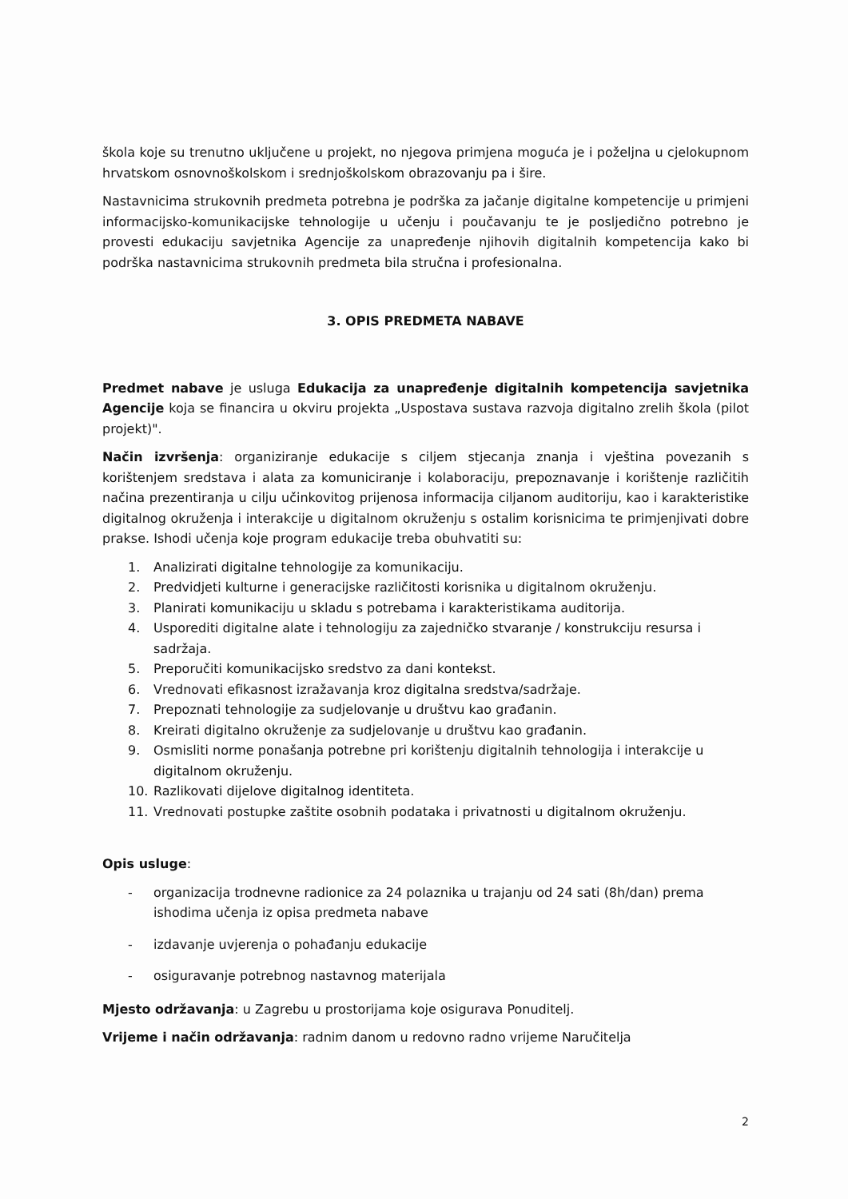škola koje su trenutno uključene u projekt, no njegova primjena moguća je i poželjna u cjelokupnom hrvatskom osnovnoškolskom i srednjoškolskom obrazovanju pa i šire.
Nastavnicima strukovnih predmeta potrebna je podrška za jačanje digitalne kompetencije u primjeni informacijsko-komunikacijske tehnologije u učenju i poučavanju te je posljedično potrebno je provesti edukaciju savjetnika Agencije za unapređenje njihovih digitalnih kompetencija kako bi podrška nastavnicima strukovnih predmeta bila stručna i profesionalna.
3. OPIS PREDMETA NABAVE
Predmet nabave je usluga Edukacija za unapređenje digitalnih kompetencija savjetnika Agencije koja se financira u okviru projekta „Uspostava sustava razvoja digitalno zrelih škola (pilot projekt)".
Način izvršenja: organiziranje edukacije s ciljem stjecanja znanja i vještina povezanih s korištenjem sredstava i alata za komuniciranje i kolaboraciju, prepoznavanje i korištenje različitih načina prezentiranja u cilju učinkovitog prijenosa informacija ciljanom auditoriju, kao i karakteristike digitalnog okruženja i interakcije u digitalnom okruženju s ostalim korisnicima te primjenjivati dobre prakse. Ishodi učenja koje program edukacije treba obuhvatiti su:
1. Analizirati digitalne tehnologije za komunikaciju.
2. Predvidjeti kulturne i generacijske različitosti korisnika u digitalnom okruženju.
3. Planirati komunikaciju u skladu s potrebama i karakteristikama auditorija.
4. Usporediti digitalne alate i tehnologiju za zajedničko stvaranje / konstrukciju resursa i sadržaja.
5. Preporučiti komunikacijsko sredstvo za dani kontekst.
6. Vrednovati efikasnost izražavanja kroz digitalna sredstva/sadržaje.
7. Prepoznati tehnologije za sudjelovanje u društvu kao građanin.
8. Kreirati digitalno okruženje za sudjelovanje u društvu kao građanin.
9. Osmisliti norme ponašanja potrebne pri korištenju digitalnih tehnologija i interakcije u digitalnom okruženju.
10. Razlikovati dijelove digitalnog identiteta.
11. Vrednovati postupke zaštite osobnih podataka i privatnosti u digitalnom okruženju.
Opis usluge:
- organizacija trodnevne radionice za 24 polaznika u trajanju od 24 sati (8h/dan) prema ishodima učenja iz opisa predmeta nabave
- izdavanje uvjerenja o pohađanju edukacije
- osiguravanje potrebnog nastavnog materijala
Mjesto održavanja: u Zagrebu u prostorijama koje osigurava Ponuditelj.
Vrijeme i način održavanja: radnim danom u redovno radno vrijeme Naručitelja
2